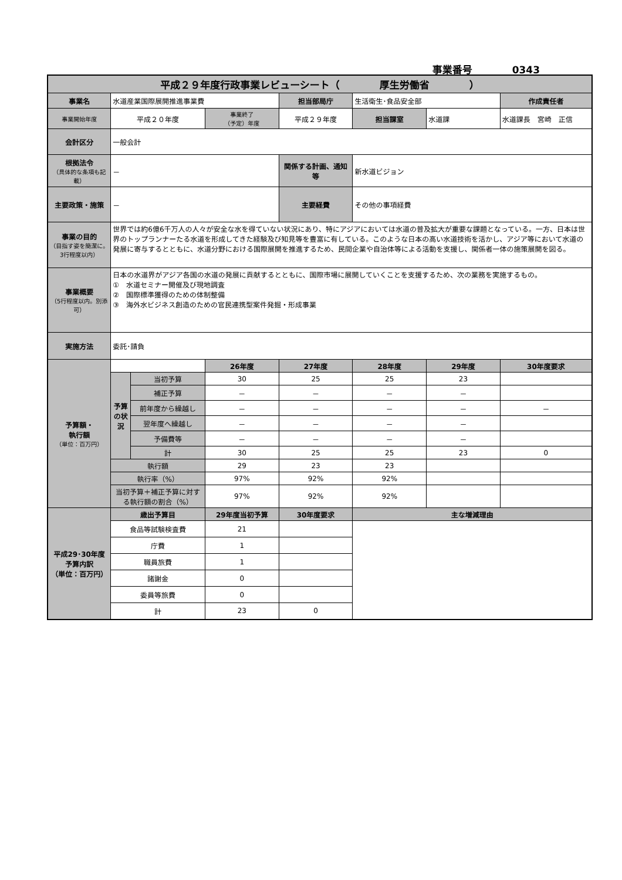事業番号　　　　0343
| 平成２９年度行政事業レビューシート（ 厚生労働省 ） | | | | | | | |
| 事業名 | 水道産業国際展開推進事業費 | | | 担当部局庁 | 生活衛生･食品安全部 | | 作成責任者 |
| 事業開始年度 | 平成２０年度 | | 事業終了 （予定）年度 | 平成２９年度 | 担当課室 | 水道課 | 水道課長 宮崎 正信 |
| 会計区分 | 一般会計 | | | | | | |
| 根拠法令 （具体的な条項も記載） | － | | | 関係する計画、通知等 | 新水道ビジョン | | |
| 主要政策・施策 | － | | | 主要経費 | その他の事項経費 | | |
| 事業の目的 （目指す姿を簡潔に。3行程度以内） | 世界では約6億6千万人の人々が安全な水を得ていない状況にあり、特にアジアにおいては水道の普及拡大が重要な課題となっている。一方、日本は世界のトップランナーたる水道を形成してきた経験及び知見等を豊富に有している。このような日本の高い水道技術を活かし、アジア等において水道の発展に寄与するとともに、水道分野における国際展開を推進するため、民間企業や自治体等による活動を支援し、関係者一体の施策展開を図る。 | | | | | | |
| 事業概要 （5行程度以内。別添可） | 日本の水道界がアジア各国の水道の発展に貢献するとともに、国際市場に展開していくことを支援するため、次の業務を実施するもの。 ① 水道セミナー開催及び現地調査 ② 国際標準獲得のための体制整備 ③ 海外水ビジネス創造のための官民連携型案件発掘・形成事業 | | | | | | |
| 実施方法 | 委託･請負 | | | | | | |
| 予算額・ 執行額 （単位：百万円） | | | 26年度 | 27年度 | 28年度 | 29年度 | 30年度要求 |
| | 予算の状況 | 当初予算 | 30 | 25 | 25 | 23 | |
| | | 補正予算 | － | － | － | － | |
| | | 前年度から繰越し | － | － | － | － | － |
| | | 翌年度へ繰越し | － | － | － | － | |
| | | 予備費等 | － | － | － | － | |
| | | 計 | 30 | 25 | 25 | 23 | 0 |
| | 執行額 | | 29 | 23 | 23 | | |
| | 執行率（%） | | 97% | 92% | 92% | | |
| | 当初予算＋補正予算に対する執行額の割合（%） | | 97% | 92% | 92% | | |
| 平成29･30年度 予算内訳 （単位：百万円） | 歳出予算目 | | 29年度当初予算 | 30年度要求 | 主な増減理由 | | |
| | 食品等試験検査費 | | 21 | | | | |
| | 庁費 | | 1 | | | | |
| | 職員旅費 | | 1 | | | | |
| | 諸謝金 | | 0 | | | | |
| | 委員等旅費 | | 0 | | | | |
| | 計 | | 23 | 0 | | | |